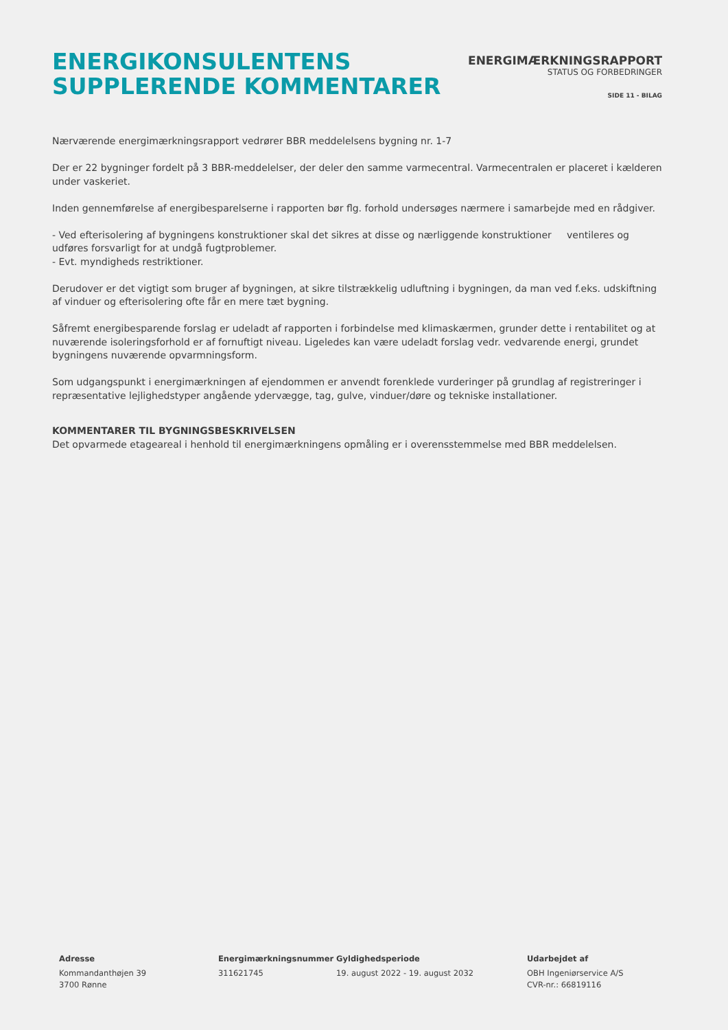ENERGIKONSULENTENS
SUPPLERENDE KOMMENTARER
ENERGIMÆRKNINGSRAPPORT
STATUS OG FORBEDRINGER
SIDE 11 - BILAG
Nærværende energimærkningsrapport vedrører BBR meddelelsens bygning nr. 1-7
Der er 22 bygninger fordelt på 3 BBR-meddelelser, der deler den samme varmecentral. Varmecentralen er placeret i kælderen under vaskeriet.
Inden gennemførelse af energibesparelserne i rapporten bør flg. forhold undersøges nærmere i samarbejde med en rådgiver.
- Ved efterisolering af bygningens konstruktioner skal det sikres at disse og nærliggende konstruktioner ventileres og udføres forsvarligt for at undgå fugtproblemer.
- Evt. myndigheds restriktioner.
Derudover er det vigtigt som bruger af bygningen, at sikre tilstrækkelig udluftning i bygningen, da man ved f.eks. udskiftning af vinduer og efterisolering ofte får en mere tæt bygning.
Såfremt energibesparende forslag er udeladt af rapporten i forbindelse med klimaskærmen, grunder dette i rentabilitet og at nuværende isoleringsforhold er af fornuftigt niveau. Ligeledes kan være udeladt forslag vedr. vedvarende energi, grundet bygningens nuværende opvarmningsform.
Som udgangspunkt i energimærkningen af ejendommen er anvendt forenklede vurderinger på grundlag af registreringer i repræsentative lejlighedstyper angående ydervægge, tag, gulve, vinduer/døre og tekniske installationer.
KOMMENTARER TIL BYGNINGSBESKRIVELSEN
Det opvarmede etageareal i henhold til energimærkningens opmåling er i overensstemmelse med BBR meddelelsen.
Adresse
Kommandanthøjen 39
3700 Rønne
Energimærkningsnummer
311621745
Gyldighedsperiode
19. august 2022 - 19. august 2032
Udarbejdet af
OBH Ingeniørservice A/S
CVR-nr.: 66819116